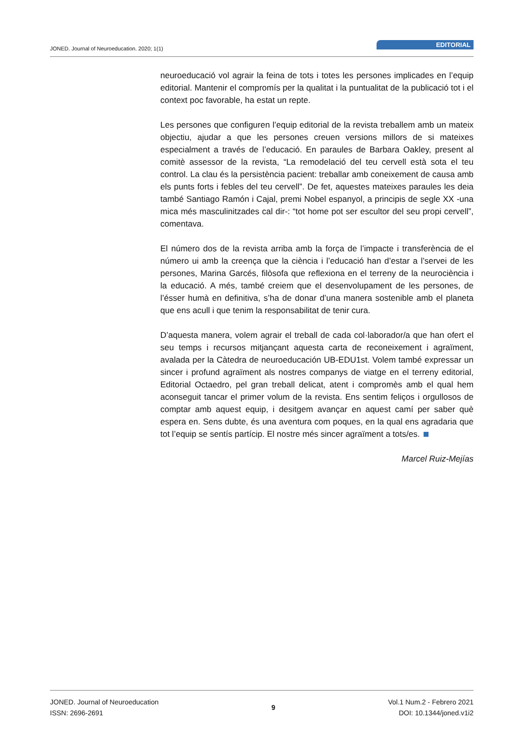JONED. Journal of Neuroeducation. 2020; 1(1)
EDITORIAL
neuroeducació vol agrair la feina de tots i totes les persones implicades en l’equip editorial. Mantenir el compromís per la qualitat i la puntualitat de la publicació tot i el context poc favorable, ha estat un repte.
Les persones que configuren l’equip editorial de la revista treballem amb un mateix objectiu, ajudar a que les persones creuen versions millors de si mateixes especialment a través de l’educació. En paraules de Barbara Oakley, present al comitè assessor de la revista, “La remodelació del teu cervell està sota el teu control. La clau és la persistència pacient: treballar amb coneixement de causa amb els punts forts i febles del teu cervell”. De fet, aquestes mateixes paraules les deia també Santiago Ramón i Cajal, premi Nobel espanyol, a principis de segle XX -una mica més masculinitzades cal dir-: “tot home pot ser escultor del seu propi cervell”, comentava.
El número dos de la revista arriba amb la força de l’impacte i transferència de el número ui amb la creença que la ciència i l’educació han d’estar a l’servei de les persones, Marina Garcés, filòsofa que reflexiona en el terreny de la neurociència i la educació. A més, també creiem que el desenvolupament de les persones, de l’ésser humà en definitiva, s’ha de donar d’una manera sostenible amb el planeta que ens acull i que tenim la responsabilitat de tenir cura.
D’aquesta manera, volem agrair el treball de cada col·laborador/a que han ofert el seu temps i recursos mitjançant aquesta carta de reconeixement i agraïment, avalada per la Càtedra de neuroeducación UB-EDU1st. Volem també expressar un sincer i profund agraïment als nostres companys de viatge en el terreny editorial, Editorial Octaedro, pel gran treball delicat, atent i compromès amb el qual hem aconseguit tancar el primer volum de la revista. Ens sentim feliços i orgullosos de comptar amb aquest equip, i desitgem avançar en aquest camí per saber què espera en. Sens dubte, és una aventura com poques, en la qual ens agradaria que tot l’equip se sentís partícip. El nostre més sincer agraïment a tots/es.
Marcel Ruiz-Mejías
JONED. Journal of Neuroeducation
ISSN: 2696-2691
9 Vol.1 Num.2 - Febrero 2021
DOI: 10.1344/joned.v1i2